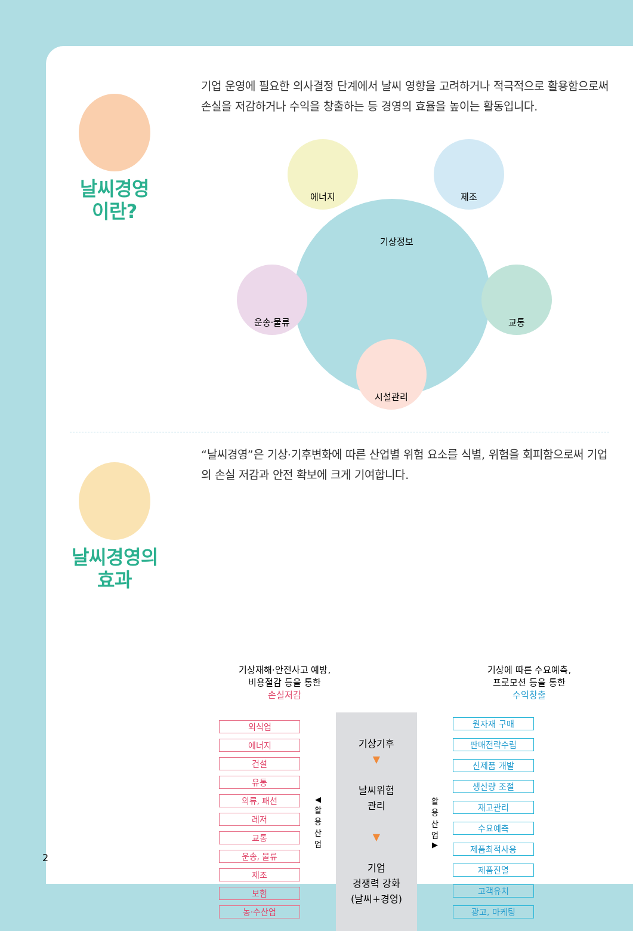날씨경영
이란?
기업 운영에 필요한 의사결정 단계에서 날씨 영향을 고려하거나 적극적으로 활용함으로써 손실을 저감하거나 수익을 창출하는 등 경영의 효율을 높이는 활동입니다.
기상정보
에너지 제조
운송·물류 교통
시설관리
날씨경영의
효과
“날씨경영”은 기상·기후변화에 따른 산업별 위험 요소를 식별, 위험을 회피함으로써 기업의 손실 저감과 안전 확보에 크게 기여합니다.
기상재해·안전사고 예방,
비용절감 등을 통한
손실저감
기상에 따른 수요예측,
프로모션 등을 통한
수익창출
외식업
에너지
건설
유통
의류, 패션
레저
교통
운송, 물류
제조
보험
농·수산업
◀ 활용산업
기상기후
▼
날씨위험
관리
▼
기업
경쟁력 강화
(날씨+경영)
활용산업 ▶
원자재 구매
판매전략수립
신제품 개발
생산량 조절
재고관리
수요예측
제품최적사용
제품진열
고객유치
광고, 마케팅
2